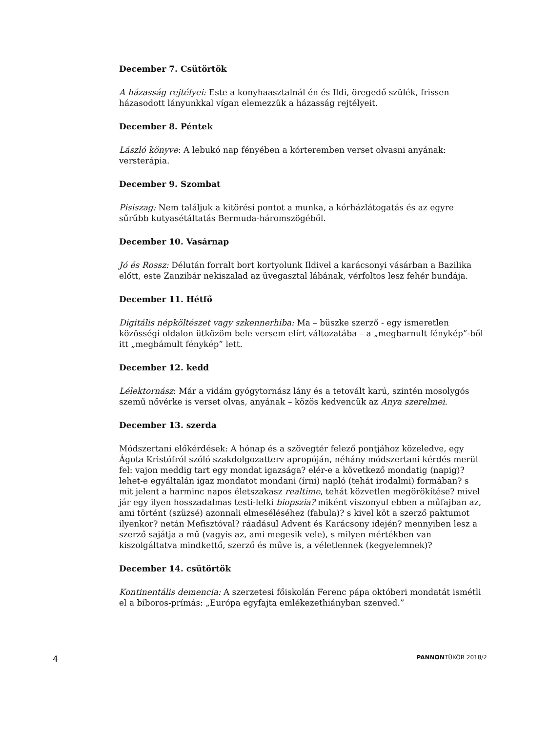December 7. Csütörtök
A házasság rejtélyei: Este a konyhaasztalnál én és Ildi, öregedő szülék, frissen házasodott lányunkkal vígan elemezzük a házasság rejtélyeit.
December 8. Péntek
László könyve: A lebukó nap fényében a kórteremben verset olvasni anyának: versterápia.
December 9. Szombat
Pisiszag: Nem találjuk a kitörési pontot a munka, a kórházlátogatás és az egyre sűrűbb kutyasétáltatás Bermuda-háromszögéből.
December 10. Vasárnap
Jó és Rossz: Délután forralt bort kortyolunk Ildivel a karácsonyi vásárban a Bazilika előtt, este Zanzibár nekiszalad az üvegasztal lábának, vérfoltos lesz fehér bundája.
December 11. Hétfő
Digitális népköltészet vagy szkennerhiba: Ma – büszke szerző - egy ismeretlen közösségi oldalon ütközöm bele versem elírt változatába – a „megbarnult fénykép”-ből itt „megbámult fénykép” lett.
December 12. kedd
Lélektornász: Már a vidám gyógytornász lány és a tetovált karú, szintén mosolygós szemű nővérke is verset olvas, anyának – közös kedvencük az Anya szerelmei.
December 13. szerda
Módszertani előkérdések: A hónap és a szövegtér felező pontjához közeledve, egy Ágota Kristófról szóló szakdolgozatterv apropóján, néhány módszertani kérdés merül fel: vajon meddig tart egy mondat igazsága? elér-e a következő mondatig (napig)? lehet-e egyáltalán igaz mondatot mondani (írni) napló (tehát irodalmi) formában? s mit jelent a harminc napos életszakasz realtime, tehát közvetlen megörökítése? mivel jár egy ilyen hosszadalmas testi-lelki biopszia? miként viszonyul ebben a műfajban az, ami történt (szüzsé) azonnali elmeséléséhez (fabula)? s kivel köt a szerző paktumot ilyenkor? netán Mefisztóval? ráadásul Advent és Karácsony idején? mennyiben lesz a szerző sajátja a mű (vagyis az, ami megesik vele), s milyen mértékben van kiszolgáltatva mindkettő, szerző és műve is, a véletlennek (kegyelemnek)?
December 14. csütörtök
Kontinentális demencia: A szerzetesi főiskolán Ferenc pápa októberi mondatát ismétli el a bíboros-prímás: „Európa egyfajta emlékezethiányban szenved.”
4 PANNONTÜKÖR 2018/2